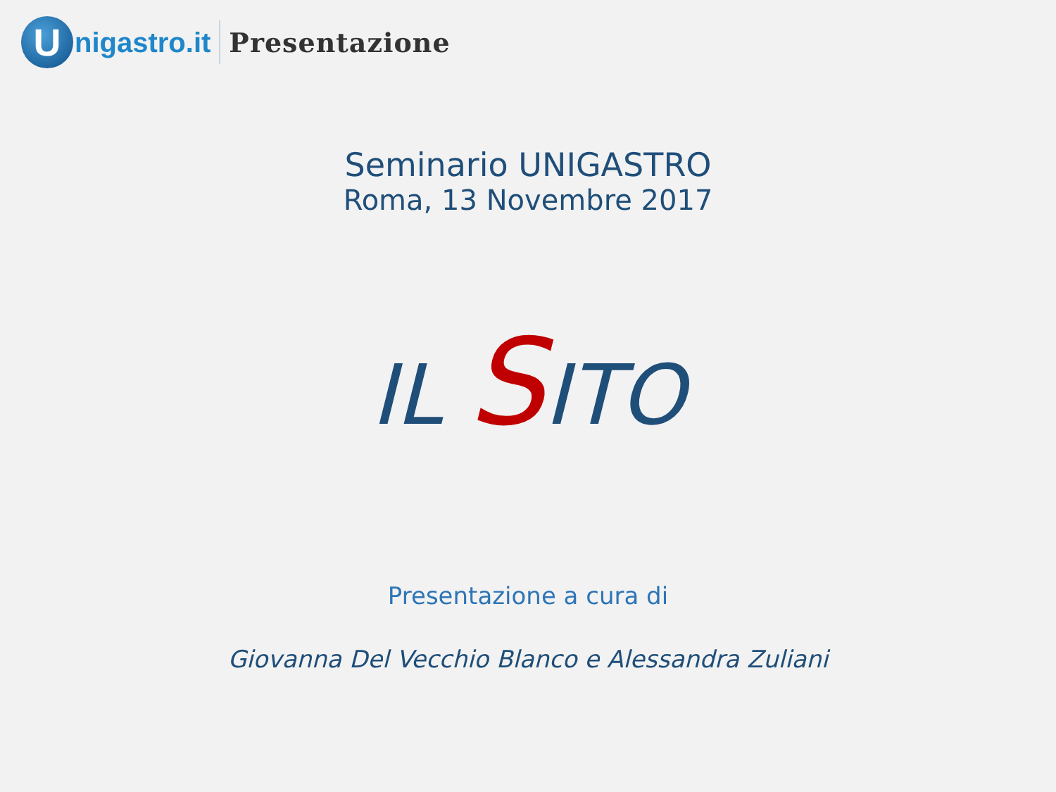U
nigastro.it Presentazione
Seminario UNIGASTRO
Roma, 13 Novembre 2017
IL SITO
Presentazione a cura di
Giovanna Del Vecchio Blanco e Alessandra Zuliani